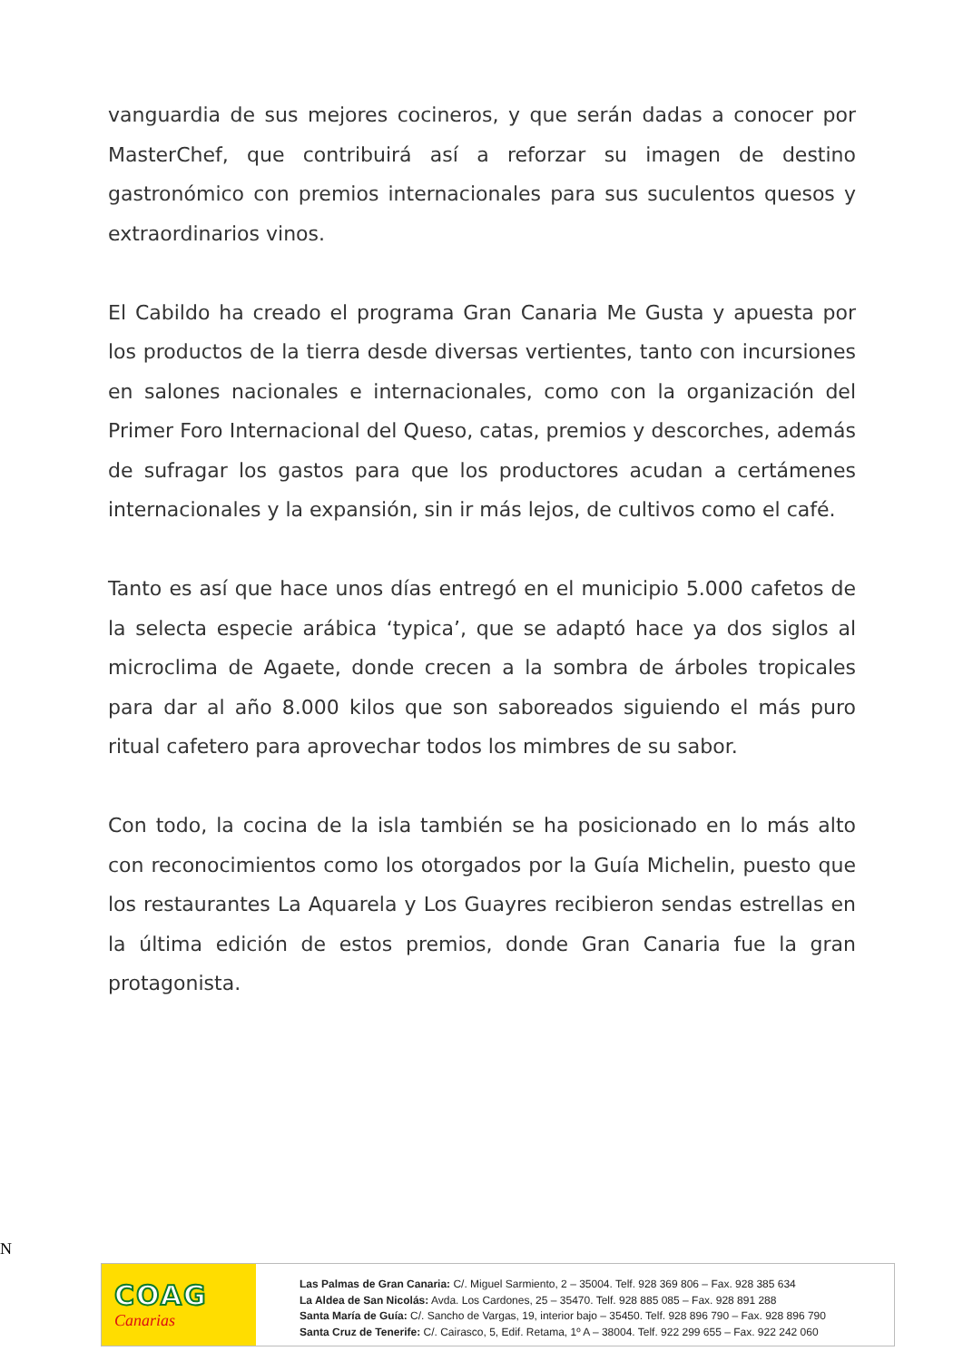vanguardia de sus mejores cocineros, y que serán dadas a conocer por MasterChef, que contribuirá así a reforzar su imagen de destino gastronómico con premios internacionales para sus suculentos quesos y extraordinarios vinos.
El Cabildo ha creado el programa Gran Canaria Me Gusta y apuesta por los productos de la tierra desde diversas vertientes, tanto con incursiones en salones nacionales e internacionales, como con la organización del Primer Foro Internacional del Queso, catas, premios y descorches, además de sufragar los gastos para que los productores acudan a certámenes internacionales y la expansión, sin ir más lejos, de cultivos como el café.
Tanto es así que hace unos días entregó en el municipio 5.000 cafetos de la selecta especie arábica ‘typica’, que se adaptó hace ya dos siglos al microclima de Agaete, donde crecen a la sombra de árboles tropicales para dar al año 8.000 kilos que son saboreados siguiendo el más puro ritual cafetero para aprovechar todos los mimbres de su sabor.
Con todo, la cocina de la isla también se ha posicionado en lo más alto con reconocimientos como los otorgados por la Guía Michelin, puesto que los restaurantes La Aquarela y Los Guayres recibieron sendas estrellas en la última edición de estos premios, donde Gran Canaria fue la gran protagonista.
N
COAG
Canarias
Las Palmas de Gran Canaria: C/. Miguel Sarmiento, 2 – 35004. Telf. 928 369 806 – Fax. 928 385 634
La Aldea de San Nicolás: Avda. Los Cardones, 25 – 35470. Telf. 928 885 085 – Fax. 928 891 288
Santa María de Guía: C/. Sancho de Vargas, 19, interior bajo – 35450. Telf. 928 896 790 – Fax. 928 896 790
Santa Cruz de Tenerife: C/. Cairasco, 5, Edif. Retama, 1º A – 38004. Telf. 922 299 655 – Fax. 922 242 060